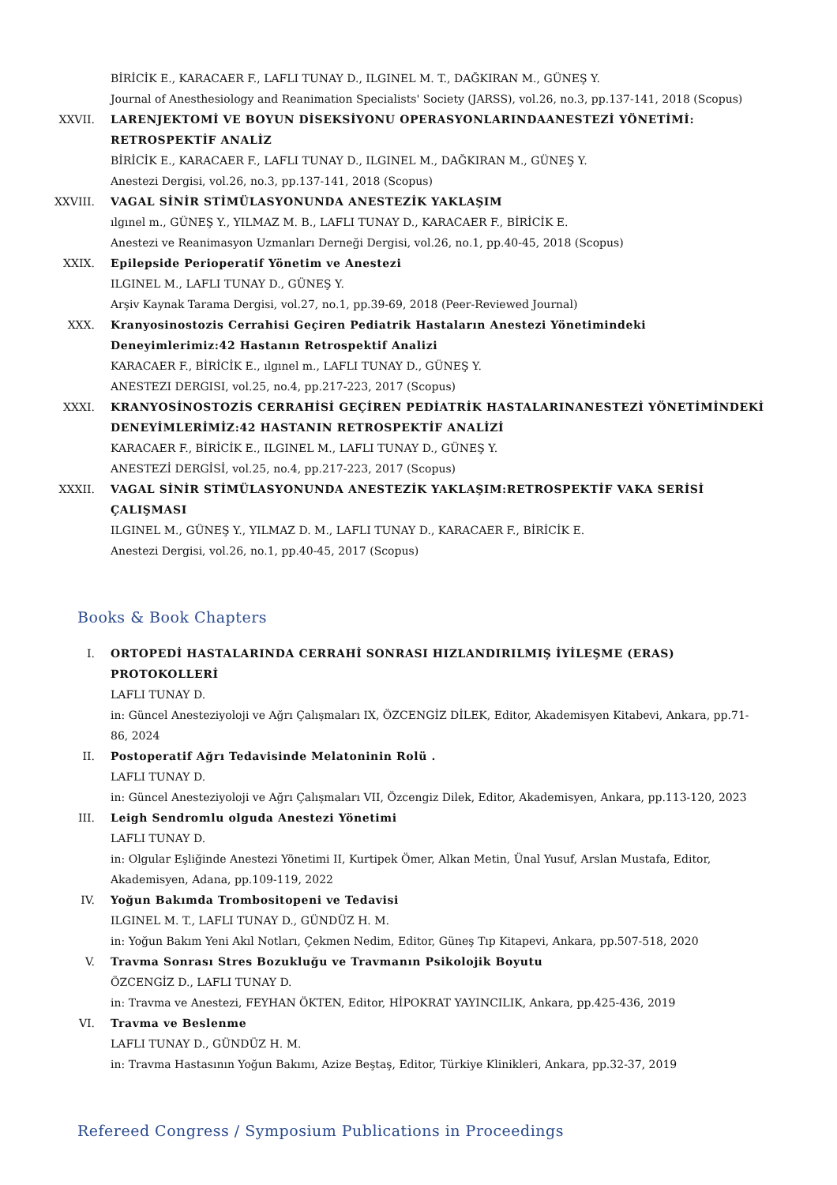BİRİCİK E., KARACAER F., LAFLI TUNAY D., ILGINEL M. T., DAĞKIRAN M., GÜNEŞ Y.
Journal of Anesthesiology and Reanimation Specialists' Society (JARSS), vol.26, no.3, pp.137-141, 2018 (Scopus)
XXVII. LARENJEKTOMİ VE BOYUN DİSEKSİYONU OPERASYONLARINDAANESTEZİ YÖNETİMİ: RETROSPEKTİF ANALİZ
BİRİCİK E., KARACAER F., LAFLI TUNAY D., ILGINEL M., DAĞKIRAN M., GÜNEŞ Y.
Anestezi Dergisi, vol.26, no.3, pp.137-141, 2018 (Scopus)
XXVIII. VAGAL SİNİR STİMÜLASYONUNDA ANESTEZİK YAKLAŞIM
ılgınel m., GÜNEŞ Y., YILMAZ M. B., LAFLI TUNAY D., KARACAER F., BİRİCİK E.
Anestezi ve Reanimasyon Uzmanları Derneği Dergisi, vol.26, no.1, pp.40-45, 2018 (Scopus)
XXIX. Epilepside Perioperatif Yönetim ve Anestezi
ILGINEL M., LAFLI TUNAY D., GÜNEŞ Y.
Arşiv Kaynak Tarama Dergisi, vol.27, no.1, pp.39-69, 2018 (Peer-Reviewed Journal)
XXX. Kranyosinostozis Cerrahisi Geçiren Pediatrik Hastaların Anestezi Yönetimindeki Deneyimlerimiz:42 Hastanın Retrospektif Analizi
KARACAER F., BİRİCİK E., ılgınel m., LAFLI TUNAY D., GÜNEŞ Y.
ANESTEZI DERGISI, vol.25, no.4, pp.217-223, 2017 (Scopus)
XXXI. KRANYOSİNOSTOZİS CERRAHİSİ GEÇİREN PEDİATRİK HASTALARINANESTEZİ YÖNETİMİNDEKİ DENEYİMLERİMİZ:42 HASTANIN RETROSPEKTİF ANALİZİ
KARACAER F., BİRİCİK E., ILGINEL M., LAFLI TUNAY D., GÜNEŞ Y.
ANESTEZİ DERGİSİ, vol.25, no.4, pp.217-223, 2017 (Scopus)
XXXII. VAGAL SİNİR STİMÜLASYONUNDA ANESTEZİK YAKLAŞIM:RETROSPEKTİF VAKA SERİSİ ÇALIŞMASI
ILGINEL M., GÜNEŞ Y., YILMAZ D. M., LAFLI TUNAY D., KARACAER F., BİRİCİK E.
Anestezi Dergisi, vol.26, no.1, pp.40-45, 2017 (Scopus)
Books & Book Chapters
I. ORTOPEDİ HASTALARINDA CERRAHİ SONRASI HIZLANDIRILMIŞ İYİLEŞME (ERAS) PROTOKOLLERİ
LAFLI TUNAY D.
in: Güncel Anesteziyoloji ve Ağrı Çalışmaları IX, ÖZCENGİZ DİLEK, Editor, Akademisyen Kitabevi, Ankara, pp.71-86, 2024
II. Postoperatif Ağrı Tedavisinde Melatoninin Rolü .
LAFLI TUNAY D.
in: Güncel Anesteziyoloji ve Ağrı Çalışmaları VII, Özcengiz Dilek, Editor, Akademisyen, Ankara, pp.113-120, 2023
III. Leigh Sendromlu olguda Anestezi Yönetimi
LAFLI TUNAY D.
in: Olgular Eşliğinde Anestezi Yönetimi II, Kurtipek Ömer, Alkan Metin, Ünal Yusuf, Arslan Mustafa, Editor, Akademisyen, Adana, pp.109-119, 2022
IV. Yoğun Bakımda Trombositopeni ve Tedavisi
ILGINEL M. T., LAFLI TUNAY D., GÜNDÜZ H. M.
in: Yoğun Bakım Yeni Akıl Notları, Çekmen Nedim, Editor, Güneş Tıp Kitapevi, Ankara, pp.507-518, 2020
V. Travma Sonrası Stres Bozukluğu ve Travmanın Psikolojik Boyutu
ÖZCENGİZ D., LAFLI TUNAY D.
in: Travma ve Anestezi, FEYHAN ÖKTEN, Editor, HİPOKRAT YAYINCILIK, Ankara, pp.425-436, 2019
VI. Travma ve Beslenme
LAFLI TUNAY D., GÜNDÜZ H. M.
in: Travma Hastasının Yoğun Bakımı, Azize Beştaş, Editor, Türkiye Klinikleri, Ankara, pp.32-37, 2019
Refereed Congress / Symposium Publications in Proceedings